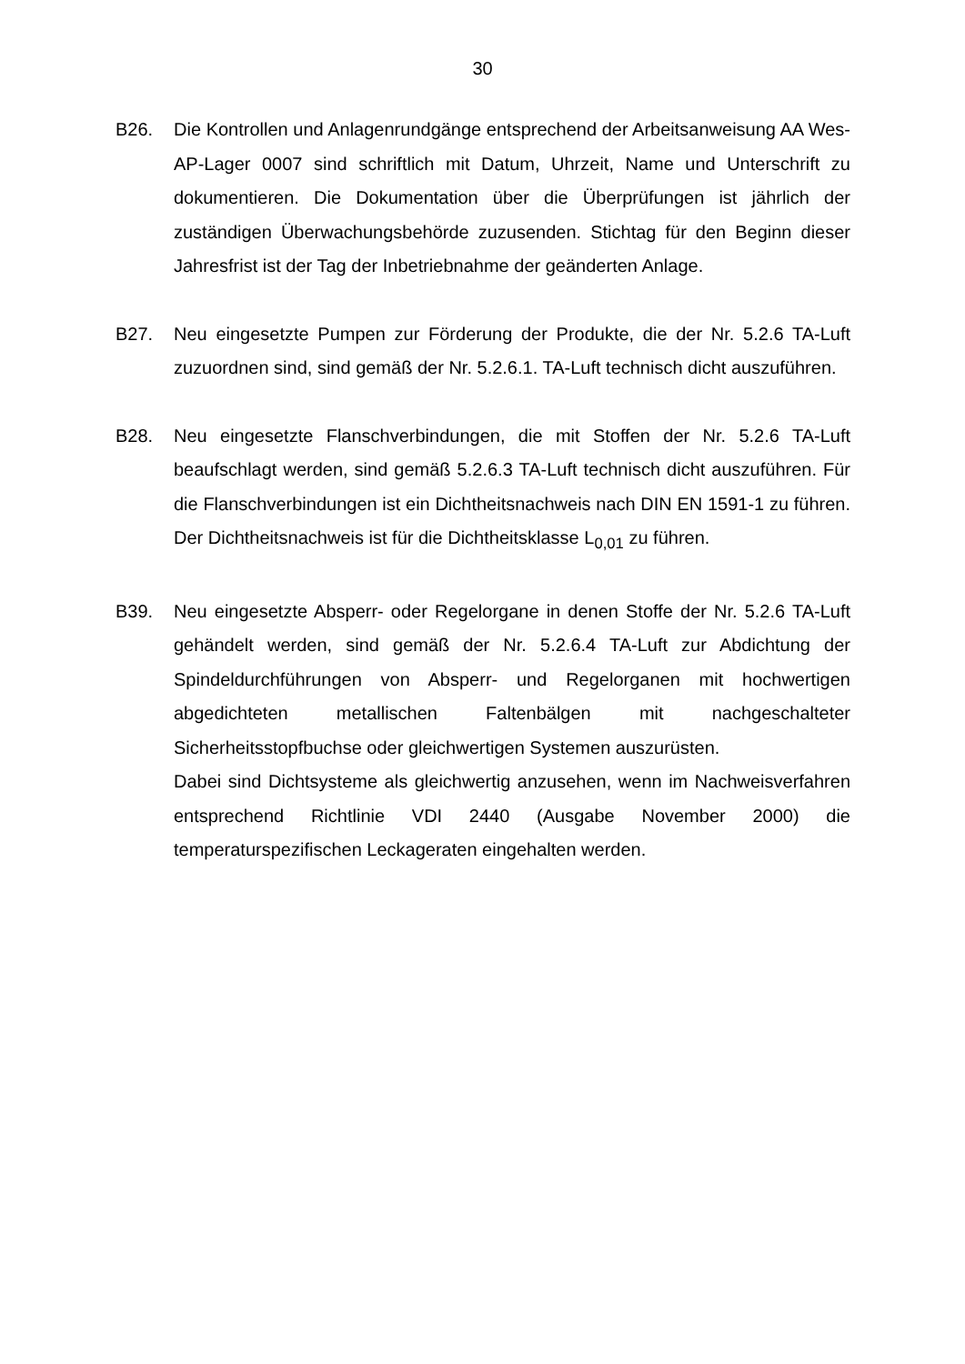30
B26. Die Kontrollen und Anlagenrundgänge entsprechend der Arbeitsanweisung AA Wes-AP-Lager 0007 sind schriftlich mit Datum, Uhrzeit, Name und Unterschrift zu dokumentieren. Die Dokumentation über die Überprüfungen ist jährlich der zuständigen Überwachungsbehörde zuzusenden. Stichtag für den Beginn dieser Jahresfrist ist der Tag der Inbetriebnahme der geänderten Anlage.
B27. Neu eingesetzte Pumpen zur Förderung der Produkte, die der Nr. 5.2.6 TA-Luft zuzuordnen sind, sind gemäß der Nr. 5.2.6.1. TA-Luft technisch dicht auszuführen.
B28. Neu eingesetzte Flanschverbindungen, die mit Stoffen der Nr. 5.2.6 TA-Luft beaufschlagt werden, sind gemäß 5.2.6.3 TA-Luft technisch dicht auszuführen. Für die Flanschverbindungen ist ein Dichtheitsnachweis nach DIN EN 1591-1 zu führen. Der Dichtheitsnachweis ist für die Dichtheitsklasse L<sub>0,01</sub> zu führen.
B39. Neu eingesetzte Absperr- oder Regelorgane in denen Stoffe der Nr. 5.2.6 TA-Luft gehändelt werden, sind gemäß der Nr. 5.2.6.4 TA-Luft zur Abdichtung der Spindeldurchführungen von Absperr- und Regelorganen mit hochwertigen abgedichteten metallischen Faltenbälgen mit nachgeschalteter Sicherheitsstopfbuchse oder gleichwertigen Systemen auszurüsten.
Dabei sind Dichtsysteme als gleichwertig anzusehen, wenn im Nachweisverfahren entsprechend Richtlinie VDI 2440 (Ausgabe November 2000) die temperaturspezifischen Leckageraten eingehalten werden.